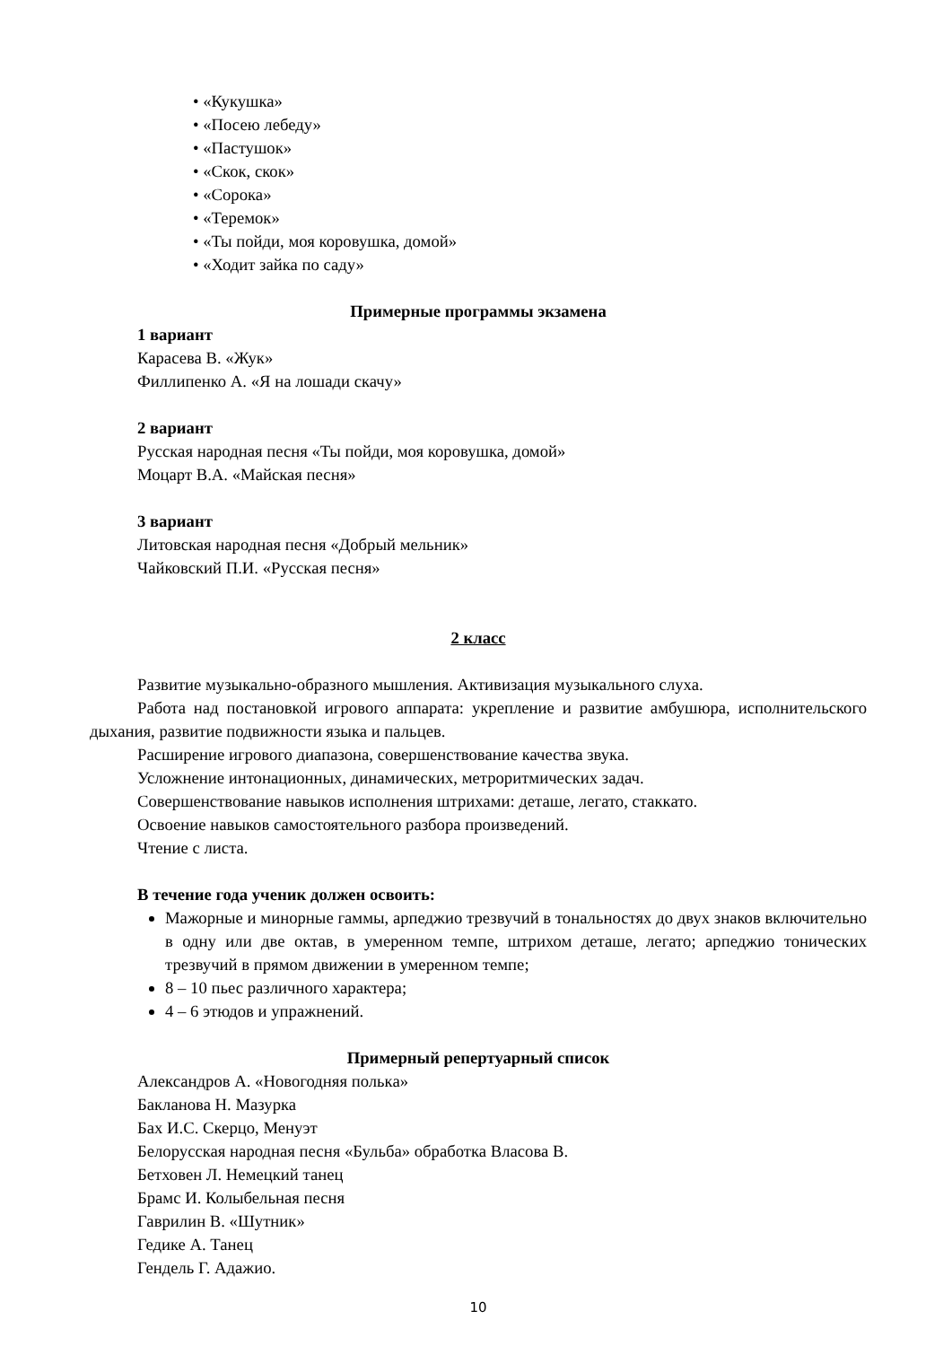• «Кукушка»
• «Посею лебеду»
• «Пастушок»
• «Скок, скок»
• «Сорока»
• «Теремок»
• «Ты пойди, моя коровушка, домой»
• «Ходит зайка по саду»
Примерные программы экзамена
1 вариант
Карасева В. «Жук»
Филлипенко А. «Я на лошади скачу»
2 вариант
Русская народная песня «Ты пойди, моя коровушка, домой»
Моцарт В.А. «Майская песня»
3 вариант
Литовская народная песня «Добрый мельник»
Чайковский П.И. «Русская песня»
2 класс
Развитие музыкально-образного мышления. Активизация музыкального слуха.
Работа над постановкой игрового аппарата: укрепление и развитие амбушюра, исполнительского дыхания, развитие подвижности языка и пальцев.
Расширение игрового диапазона, совершенствование качества звука.
Усложнение интонационных, динамических, метроритмических задач.
Совершенствование навыков исполнения штрихами: деташе, легато, стаккато.
Освоение навыков самостоятельного разбора произведений.
Чтение с листа.
В течение года ученик должен освоить:
Мажорные и минорные гаммы, арпеджио трезвучий в тональностях до двух знаков включительно в одну или две октав, в умеренном темпе, штрихом деташе, легато; арпеджио тонических трезвучий в прямом движении в умеренном темпе;
8 – 10 пьес различного характера;
4 – 6 этюдов и упражнений.
Примерный репертуарный список
Александров А. «Новогодняя полька»
Бакланова Н. Мазурка
Бах И.С. Скерцо, Менуэт
Белорусская народная песня «Бульба» обработка Власова В.
Бетховен Л. Немецкий танец
Брамс И. Колыбельная песня
Гаврилин В. «Шутник»
Гедике А. Танец
Гендель Г. Адажио.
10